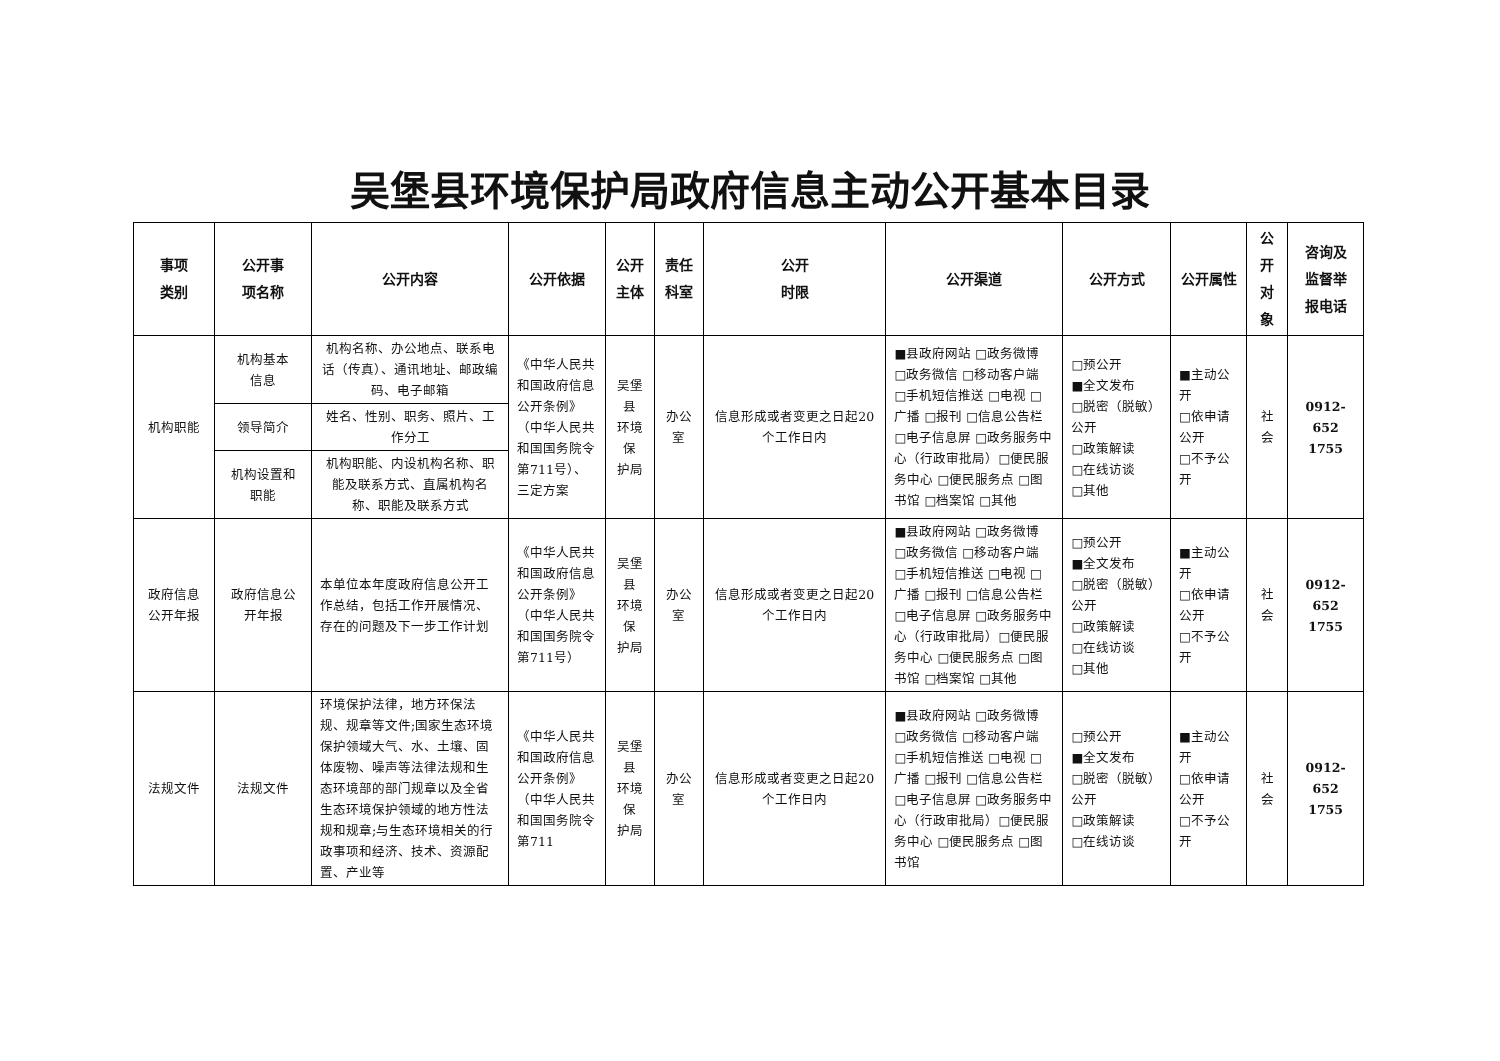吴堡县环境保护局政府信息主动公开基本目录
| 事项 类别 | 公开事 项名称 | 公开内容 | 公开依据 | 公开 主体 | 责任 科室 | 公开 时限 | 公开渠道 | 公开方式 | 公开属性 | 公开 对象 | 咨询及 监督举 报电话 |
| --- | --- | --- | --- | --- | --- | --- | --- | --- | --- | --- | --- |
| 机构职能 | 机构基本 信息 | 机构名称、办公地点、联系电话（传真）、通讯地址、邮政编码、电子邮箱 | 《中华人民共和国政府信息公开条例》（中华人民共和国国务院令第711号）、三定方案 | 吴堡县 环境保 护局 | 办公室 | 信息形成或者变更之日起20个工作日内 | ■县政府网站 □政务微博 □政务微信 □移动客户端 □手机短信推送 □电视 □广播 □报刊 □信息公告栏 □电子信息屏 □政务服务中心（行政审批局）□便民服务中心 □便民服务点 □图书馆 □档案馆 □其他 | □预公开 ■全文发布 □脱密（脱敏）公开 □政策解读 □在线访谈 □其他 | ■主动公开 □依申请公开 □不予公开 | 社会 | 0912-652 1755 |
| | 领导简介 | 姓名、性别、职务、照片、工作分工 | | | | | | | | | |
| | 机构设置和 职能 | 机构职能、内设机构名称、职能及联系方式、直属机构名称、职能及联系方式 | | | | | | | | | |
| 政府信息 公开年报 | 政府信息公 开年报 | 本单位本年度政府信息公开工作总结，包括工作开展情况、存在的问题及下一步工作计划 | 《中华人民共和国政府信息公开条例》（中华人民共和国国务院令第711号） | 吴堡县 环境保 护局 | 办公室 | 信息形成或者变更之日起20个工作日内 | ■县政府网站 □政务微博 □政务微信 □移动客户端 □手机短信推送 □电视 □广播 □报刊 □信息公告栏 □电子信息屏 □政务服务中心（行政审批局）□便民服务中心 □便民服务点 □图书馆 □档案馆 □其他 | □预公开 ■全文发布 □脱密（脱敏）公开 □政策解读 □在线访谈 □其他 | ■主动公开 □依申请公开 □不予公开 | 社会 | 0912-652 1755 |
| 法规文件 | 法规文件 | 环境保护法律，地方环保法规、规章等文件;国家生态环境保护领域大气、水、土壤、固体废物、噪声等法律法规和生态环境部的部门规章以及全省生态环境保护领域的地方性法规和规章;与生态环境相关的行政事项和经济、技术、资源配置、产业等 | 《中华人民共和国政府信息公开条例》（中华人民共和国国务院令第711 | 吴堡县 环境保 护局 | 办公室 | 信息形成或者变更之日起20个工作日内 | ■县政府网站 □政务微博 □政务微信 □移动客户端 □手机短信推送 □电视 □广播 □报刊 □信息公告栏 □电子信息屏 □政务服务中心（行政审批局）□便民服务中心 □便民服务点 □图书馆 | □预公开 ■全文发布 □脱密（脱敏）公开 □政策解读 □在线访谈 | ■主动公开 □依申请公开 □不予公开 | 社会 | 0912-652 1755 |